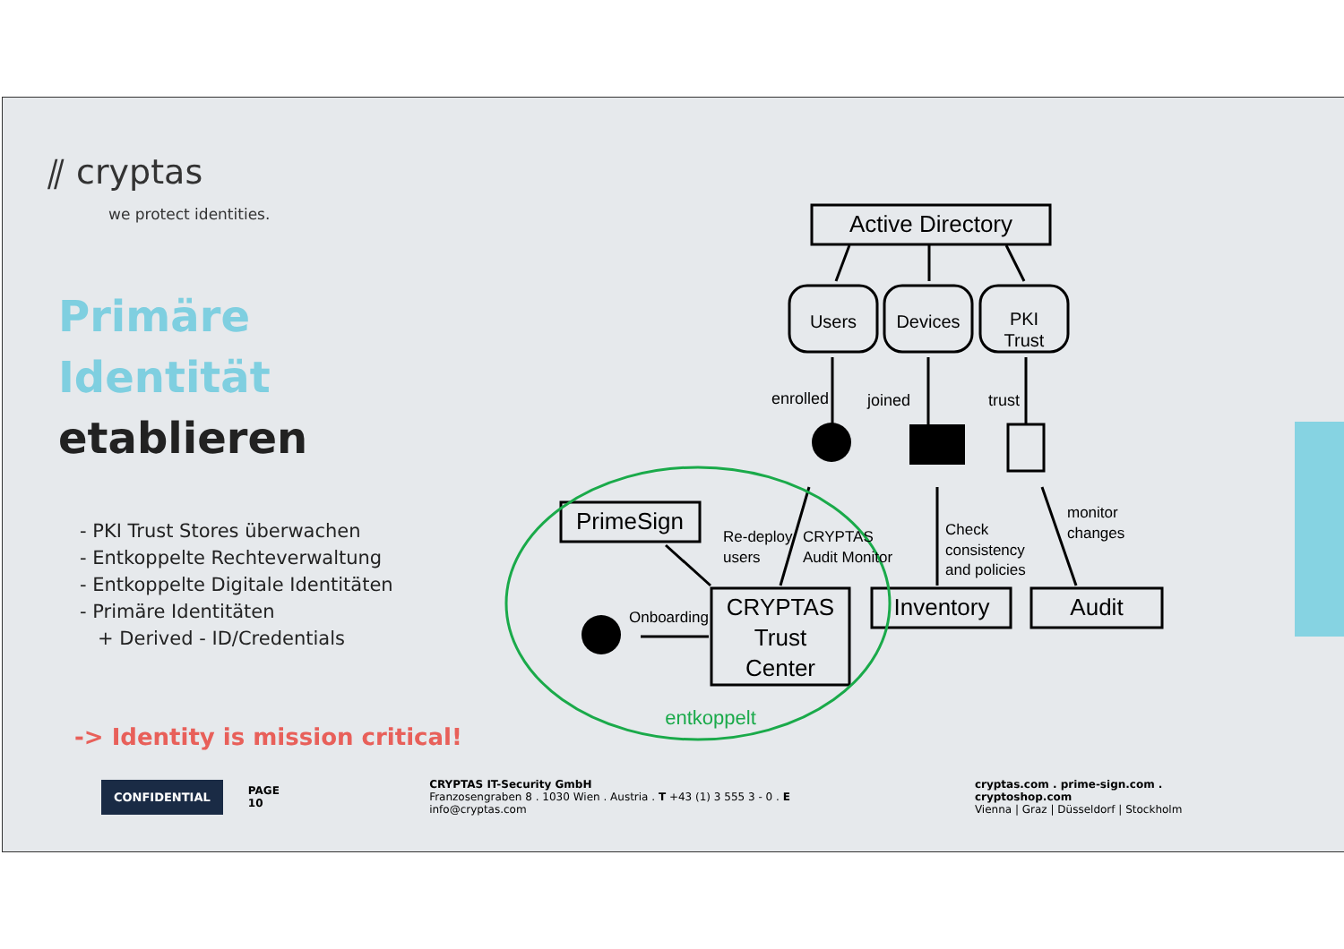⫽ cryptas
we protect identities.
Primäre Identität
etablieren
- PKI Trust Stores überwachen
- Entkoppelte Rechteverwaltung
- Entkoppelte Digitale Identitäten
- Primäre Identitäten
+ Derived - ID/Credentials
-> Identity is mission critical!
Active Directory
Users
Devices
PKI
Trust
enrolled
joined
trust
PrimeSign
Re-deploy
users
CRYPTAS
Audit Monitor
Check
consistency
and policies
monitor
changes
Onboarding
CRYPTAS
Trust
Center
Inventory
Audit
entkoppelt
CONFIDENTIAL
PAGE 10
CRYPTAS IT-Security GmbH
Franzosengraben 8 . 1030 Wien . Austria . T +43 (1) 3 555 3 - 0 . E info@cryptas.com
cryptas.com . prime-sign.com . cryptoshop.com
Vienna | Graz | Düsseldorf | Stockholm